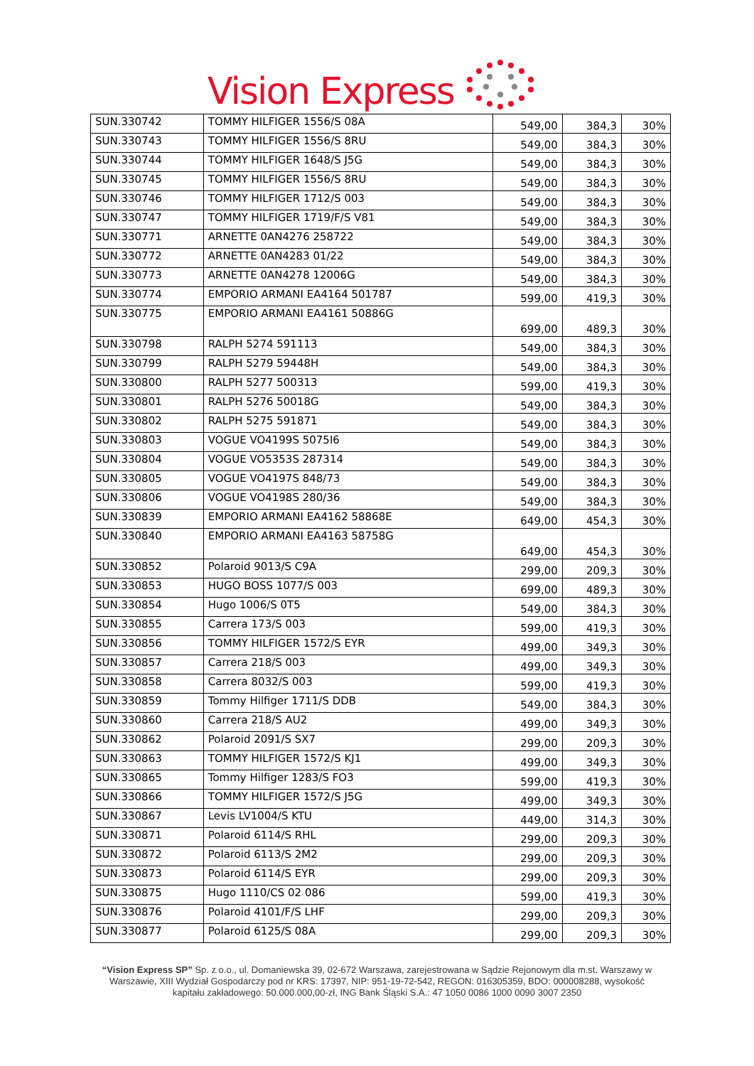Vision Express
| SUN.330742 | TOMMY HILFIGER 1556/S 08A | 549,00 | 384,3 | 30% |
| SUN.330743 | TOMMY HILFIGER 1556/S 8RU | 549,00 | 384,3 | 30% |
| SUN.330744 | TOMMY HILFIGER 1648/S J5G | 549,00 | 384,3 | 30% |
| SUN.330745 | TOMMY HILFIGER 1556/S 8RU | 549,00 | 384,3 | 30% |
| SUN.330746 | TOMMY HILFIGER 1712/S 003 | 549,00 | 384,3 | 30% |
| SUN.330747 | TOMMY HILFIGER 1719/F/S V81 | 549,00 | 384,3 | 30% |
| SUN.330771 | ARNETTE 0AN4276 258722 | 549,00 | 384,3 | 30% |
| SUN.330772 | ARNETTE 0AN4283 01/22 | 549,00 | 384,3 | 30% |
| SUN.330773 | ARNETTE 0AN4278 12006G | 549,00 | 384,3 | 30% |
| SUN.330774 | EMPORIO ARMANI EA4164 501787 | 599,00 | 419,3 | 30% |
| SUN.330775 | EMPORIO ARMANI EA4161 50886G | 699,00 | 489,3 | 30% |
| SUN.330798 | RALPH 5274 591113 | 549,00 | 384,3 | 30% |
| SUN.330799 | RALPH 5279 59448H | 549,00 | 384,3 | 30% |
| SUN.330800 | RALPH 5277 500313 | 599,00 | 419,3 | 30% |
| SUN.330801 | RALPH 5276 50018G | 549,00 | 384,3 | 30% |
| SUN.330802 | RALPH 5275 591871 | 549,00 | 384,3 | 30% |
| SUN.330803 | VOGUE VO4199S 5075I6 | 549,00 | 384,3 | 30% |
| SUN.330804 | VOGUE VO5353S 287314 | 549,00 | 384,3 | 30% |
| SUN.330805 | VOGUE VO4197S 848/73 | 549,00 | 384,3 | 30% |
| SUN.330806 | VOGUE VO4198S 280/36 | 549,00 | 384,3 | 30% |
| SUN.330839 | EMPORIO ARMANI EA4162 58868E | 649,00 | 454,3 | 30% |
| SUN.330840 | EMPORIO ARMANI EA4163 58758G | 649,00 | 454,3 | 30% |
| SUN.330852 | Polaroid 9013/S C9A | 299,00 | 209,3 | 30% |
| SUN.330853 | HUGO BOSS 1077/S 003 | 699,00 | 489,3 | 30% |
| SUN.330854 | Hugo 1006/S 0T5 | 549,00 | 384,3 | 30% |
| SUN.330855 | Carrera 173/S 003 | 599,00 | 419,3 | 30% |
| SUN.330856 | TOMMY HILFIGER 1572/S EYR | 499,00 | 349,3 | 30% |
| SUN.330857 | Carrera 218/S 003 | 499,00 | 349,3 | 30% |
| SUN.330858 | Carrera 8032/S 003 | 599,00 | 419,3 | 30% |
| SUN.330859 | Tommy Hilfiger 1711/S DDB | 549,00 | 384,3 | 30% |
| SUN.330860 | Carrera 218/S AU2 | 499,00 | 349,3 | 30% |
| SUN.330862 | Polaroid 2091/S SX7 | 299,00 | 209,3 | 30% |
| SUN.330863 | TOMMY HILFIGER 1572/S KJ1 | 499,00 | 349,3 | 30% |
| SUN.330865 | Tommy Hilfiger 1283/S FO3 | 599,00 | 419,3 | 30% |
| SUN.330866 | TOMMY HILFIGER 1572/S J5G | 499,00 | 349,3 | 30% |
| SUN.330867 | Levis LV1004/S KTU | 449,00 | 314,3 | 30% |
| SUN.330871 | Polaroid 6114/S RHL | 299,00 | 209,3 | 30% |
| SUN.330872 | Polaroid 6113/S 2M2 | 299,00 | 209,3 | 30% |
| SUN.330873 | Polaroid 6114/S EYR | 299,00 | 209,3 | 30% |
| SUN.330875 | Hugo 1110/CS 02 086 | 599,00 | 419,3 | 30% |
| SUN.330876 | Polaroid 4101/F/S LHF | 299,00 | 209,3 | 30% |
| SUN.330877 | Polaroid 6125/S 08A | 299,00 | 209,3 | 30% |
“Vision Express SP” Sp. z o.o., ul. Domaniewska 39, 02-672 Warszawa, zarejestrowana w Sądzie Rejonowym dla m.st. Warszawy w Warszawie, XIII Wydział Gospodarczy pod nr KRS: 17397, NIP: 951-19-72-542, REGON: 016305359, BDO: 000008288, wysokość kapitału zakładowego: 50.000.000,00-zł, ING Bank Śląski S.A.: 47 1050 0086 1000 0090 3007 2350